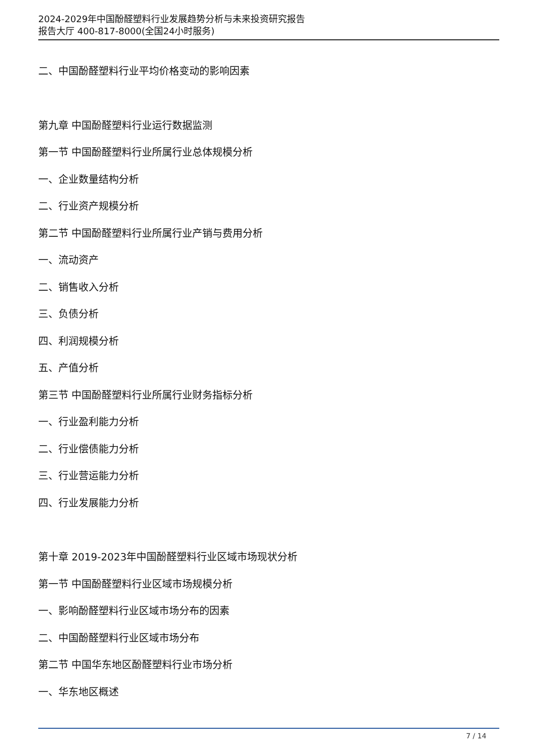2024-2029年中国酚醛塑料行业发展趋势分析与未来投资研究报告
报告大厅 400-817-8000(全国24小时服务)
二、中国酚醛塑料行业平均价格变动的影响因素
第九章 中国酚醛塑料行业运行数据监测
第一节 中国酚醛塑料行业所属行业总体规模分析
一、企业数量结构分析
二、行业资产规模分析
第二节 中国酚醛塑料行业所属行业产销与费用分析
一、流动资产
二、销售收入分析
三、负债分析
四、利润规模分析
五、产值分析
第三节 中国酚醛塑料行业所属行业财务指标分析
一、行业盈利能力分析
二、行业偿债能力分析
三、行业营运能力分析
四、行业发展能力分析
第十章 2019-2023年中国酚醛塑料行业区域市场现状分析
第一节 中国酚醛塑料行业区域市场规模分析
一、影响酚醛塑料行业区域市场分布的因素
二、中国酚醛塑料行业区域市场分布
第二节 中国华东地区酚醛塑料行业市场分析
一、华东地区概述
7 / 14